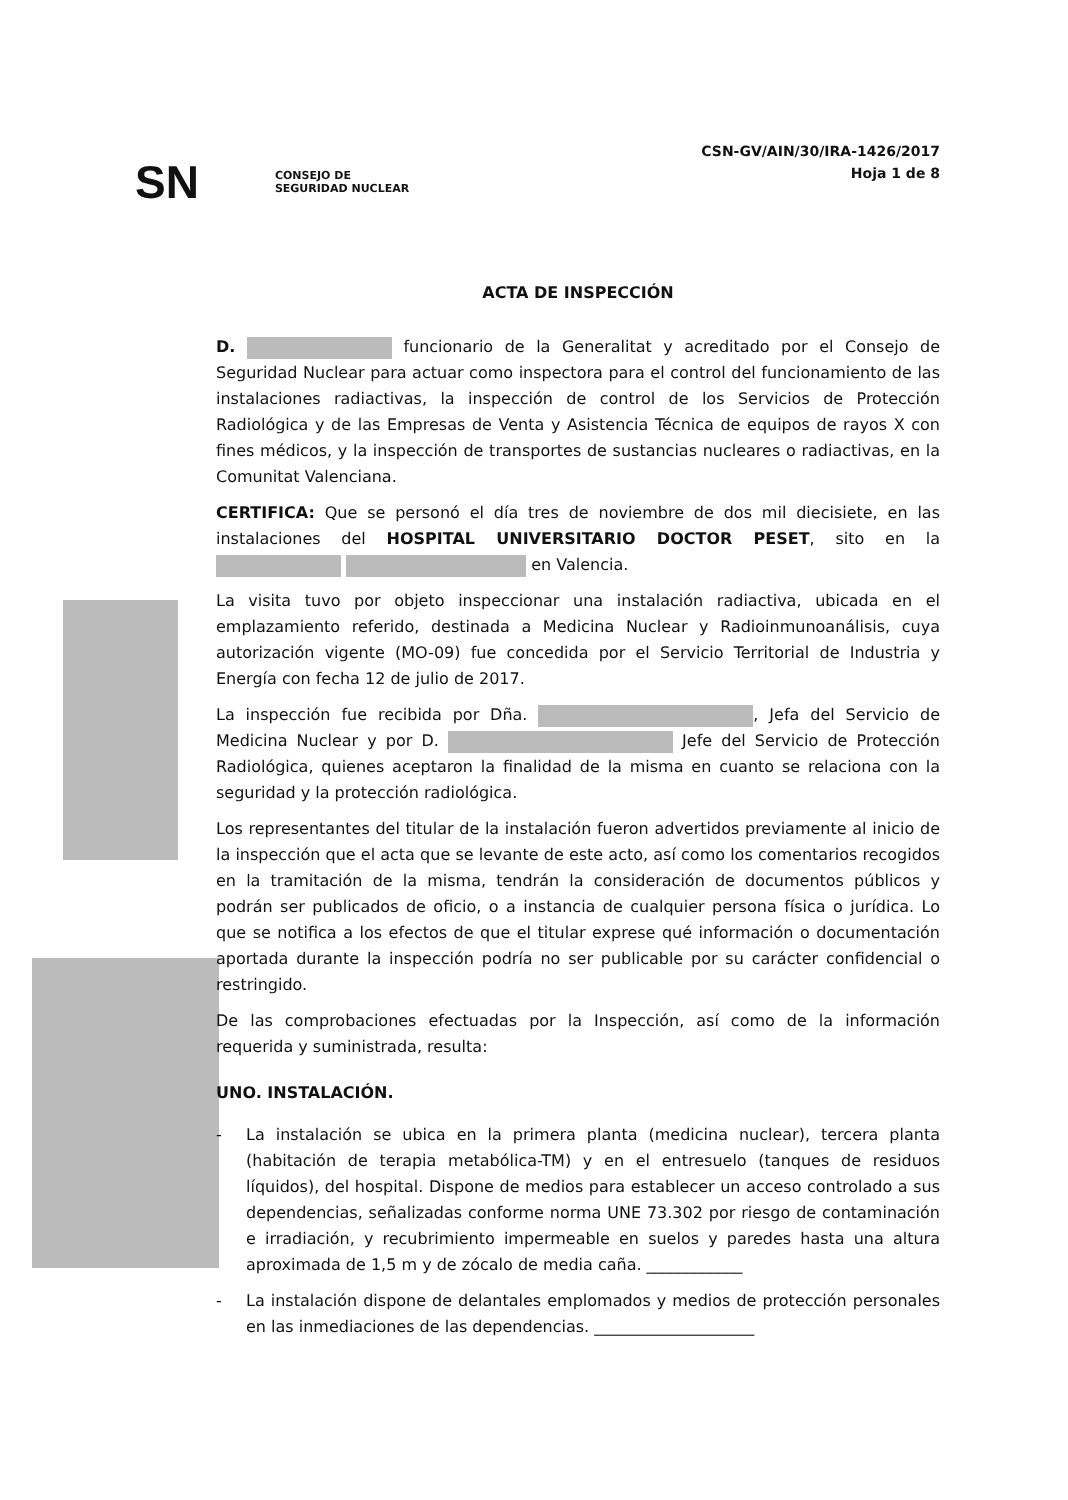CSN-GV/AIN/30/IRA-1426/2017
Hoja 1 de 8
SN
CONSEJO DE
SEGURIDAD NUCLEAR
ACTA DE INSPECCIÓN
D. funcionario de la Generalitat y acreditado por el Consejo de Seguridad Nuclear para actuar como inspectora para el control del funcionamiento de las instalaciones radiactivas, la inspección de control de los Servicios de Protección Radiológica y de las Empresas de Venta y Asistencia Técnica de equipos de rayos X con fines médicos, y la inspección de transportes de sustancias nucleares o radiactivas, en la Comunitat Valenciana.
CERTIFICA: Que se personó el día tres de noviembre de dos mil diecisiete, en las instalaciones del HOSPITAL UNIVERSITARIO DOCTOR PESET, sito en la en Valencia.
La visita tuvo por objeto inspeccionar una instalación radiactiva, ubicada en el emplazamiento referido, destinada a Medicina Nuclear y Radioinmunoanálisis, cuya autorización vigente (MO-09) fue concedida por el Servicio Territorial de Industria y Energía con fecha 12 de julio de 2017.
La inspección fue recibida por Dña. , Jefa del Servicio de Medicina Nuclear y por D. Jefe del Servicio de Protección Radiológica, quienes aceptaron la finalidad de la misma en cuanto se relaciona con la seguridad y la protección radiológica.
Los representantes del titular de la instalación fueron advertidos previamente al inicio de la inspección que el acta que se levante de este acto, así como los comentarios recogidos en la tramitación de la misma, tendrán la consideración de documentos públicos y podrán ser publicados de oficio, o a instancia de cualquier persona física o jurídica. Lo que se notifica a los efectos de que el titular exprese qué información o documentación aportada durante la inspección podría no ser publicable por su carácter confidencial o restringido.
De las comprobaciones efectuadas por la Inspección, así como de la información requerida y suministrada, resulta:
UNO. INSTALACIÓN.
- La instalación se ubica en la primera planta (medicina nuclear), tercera planta (habitación de terapia metabólica-TM) y en el entresuelo (tanques de residuos líquidos), del hospital. Dispone de medios para establecer un acceso controlado a sus dependencias, señalizadas conforme norma UNE 73.302 por riesgo de contaminación e irradiación, y recubrimiento impermeable en suelos y paredes hasta una altura aproximada de 1,5 m y de zócalo de media caña. ____________
- La instalación dispone de delantales emplomados y medios de protección personales en las inmediaciones de las dependencias. ____________________